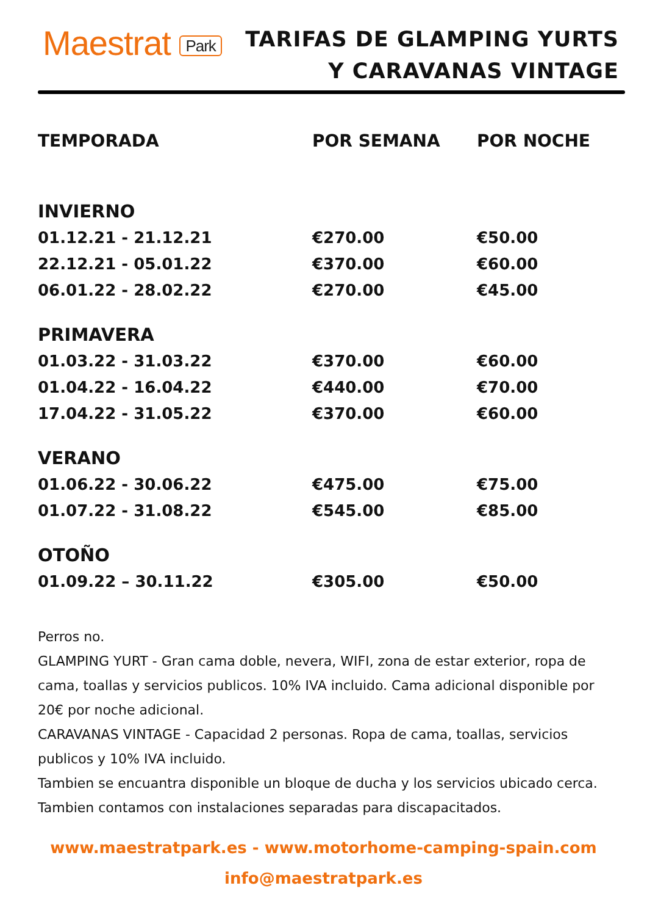Maestrat Park
TARIFAS DE GLAMPING YURTS
Y CARAVANAS VINTAGE
| TEMPORADA | POR SEMANA | POR NOCHE |
| --- | --- | --- |
| INVIERNO | | |
| 01.12.21 - 21.12.21 | €270.00 | €50.00 |
| 22.12.21 - 05.01.22 | €370.00 | €60.00 |
| 06.01.22 - 28.02.22 | €270.00 | €45.00 |
| PRIMAVERA | | |
| 01.03.22 - 31.03.22 | €370.00 | €60.00 |
| 01.04.22 - 16.04.22 | €440.00 | €70.00 |
| 17.04.22 - 31.05.22 | €370.00 | €60.00 |
| VERANO | | |
| 01.06.22 - 30.06.22 | €475.00 | €75.00 |
| 01.07.22 - 31.08.22 | €545.00 | €85.00 |
| OTOÑO | | |
| 01.09.22 – 30.11.22 | €305.00 | €50.00 |
Perros no.
GLAMPING YURT - Gran cama doble, nevera, WIFI, zona de estar exterior, ropa de cama, toallas y servicios publicos. 10% IVA incluido. Cama adicional disponible por 20€ por noche adicional.
CARAVANAS VINTAGE - Capacidad 2 personas. Ropa de cama, toallas, servicios publicos y 10% IVA incluido.
Tambien se encuantra disponible un bloque de ducha y los servicios ubicado cerca. Tambien contamos con instalaciones separadas para discapacitados.
www.maestratpark.es - www.motorhome-camping-spain.com
info@maestratpark.es